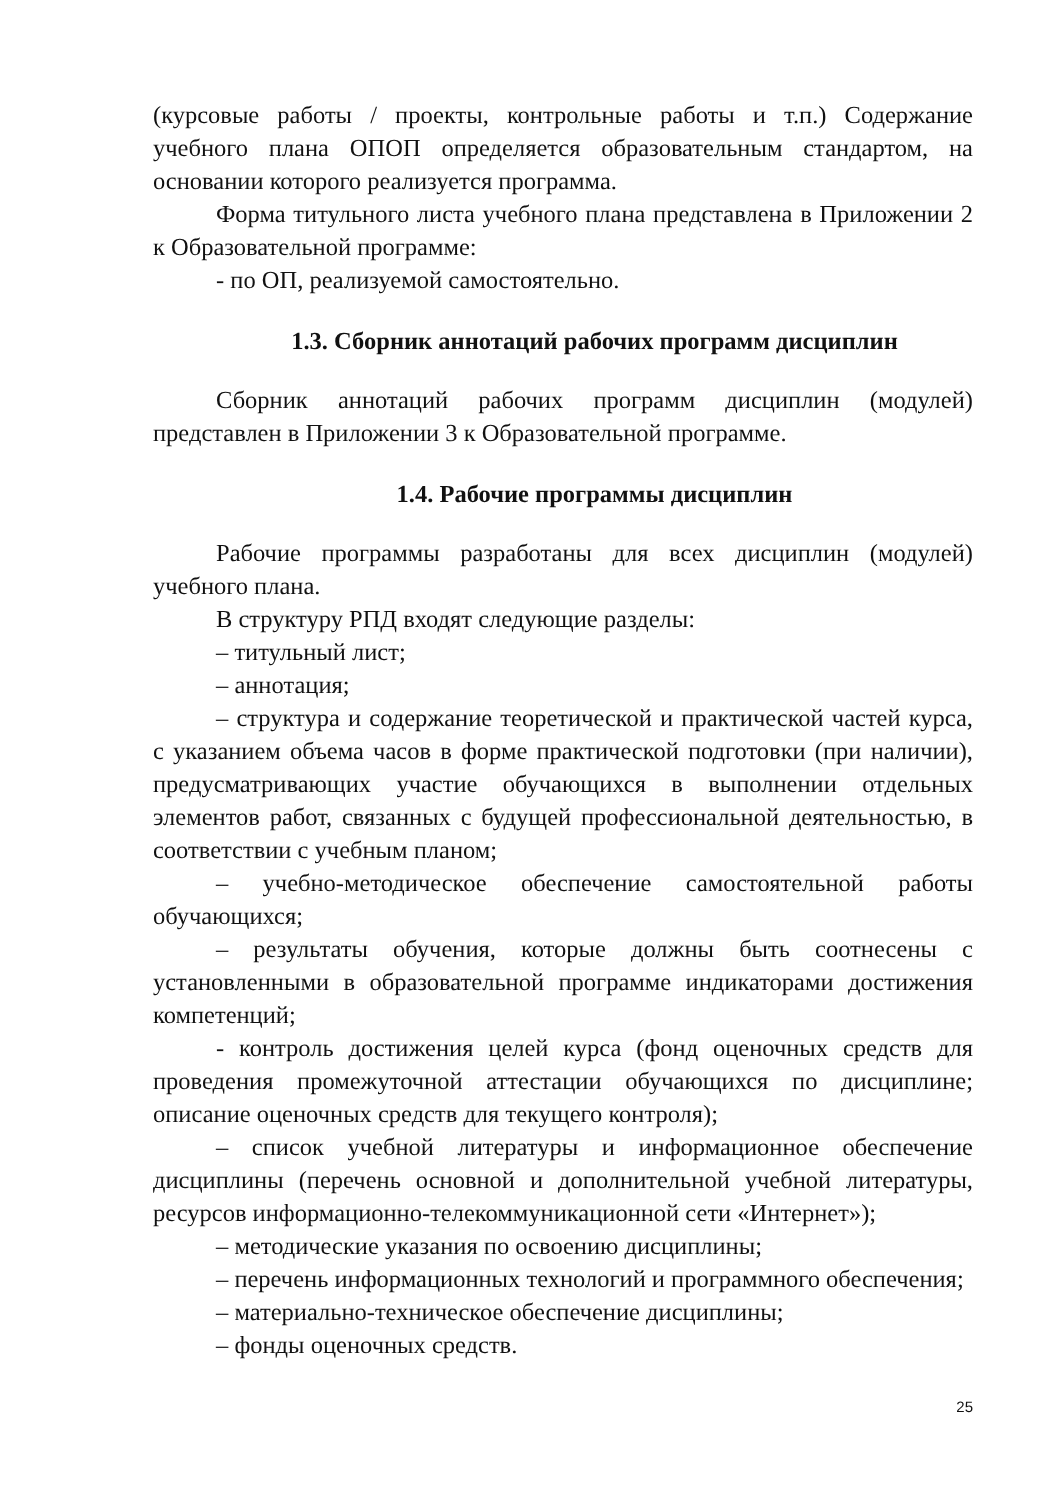(курсовые работы / проекты, контрольные работы и т.п.) Содержание учебного плана ОПОП определяется образовательным стандартом, на основании которого реализуется программа.
Форма титульного листа учебного плана представлена в Приложении 2 к Образовательной программе:
- по ОП, реализуемой самостоятельно.
1.3. Сборник аннотаций рабочих программ дисциплин
Сборник аннотаций рабочих программ дисциплин (модулей) представлен в Приложении 3 к Образовательной программе.
1.4. Рабочие программы дисциплин
Рабочие программы разработаны для всех дисциплин (модулей) учебного плана.
В структуру РПД входят следующие разделы:
– титульный лист;
– аннотация;
– структура и содержание теоретической и практической частей курса, с указанием объема часов в форме практической подготовки (при наличии), предусматривающих участие обучающихся в выполнении отдельных элементов работ, связанных с будущей профессиональной деятельностью, в соответствии с учебным планом;
– учебно-методическое обеспечение самостоятельной работы обучающихся;
– результаты обучения, которые должны быть соотнесены с установленными в образовательной программе индикаторами достижения компетенций;
- контроль достижения целей курса (фонд оценочных средств для проведения промежуточной аттестации обучающихся по дисциплине; описание оценочных средств для текущего контроля);
– список учебной литературы и информационное обеспечение дисциплины (перечень основной и дополнительной учебной литературы, ресурсов информационно-телекоммуникационной сети «Интернет»);
– методические указания по освоению дисциплины;
– перечень информационных технологий и программного обеспечения;
– материально-техническое обеспечение дисциплины;
– фонды оценочных средств.
25